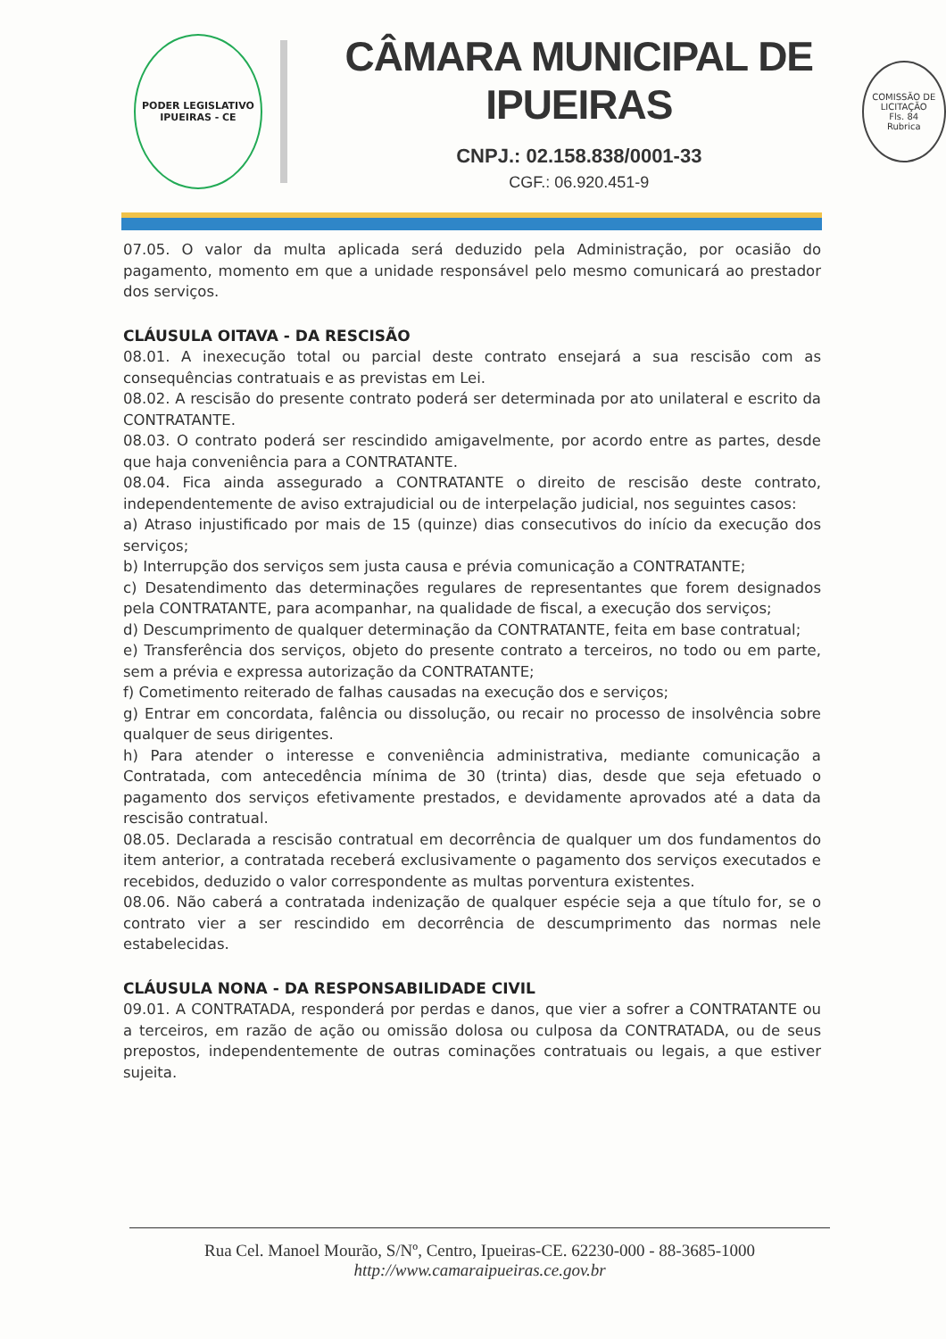PODER LEGISLATIVO
IPUEIRAS - CE
CÂMARA MUNICIPAL DE IPUEIRAS
CNPJ.: 02.158.838/0001-33
CGF.: 06.920.451-9
COMISSÃO DE LICITAÇÃO
Fls. 84
Rubrica
07.05. O valor da multa aplicada será deduzido pela Administração, por ocasião do pagamento, momento em que a unidade responsável pelo mesmo comunicará ao prestador dos serviços.
CLÁUSULA OITAVA - DA RESCISÃO
08.01. A inexecução total ou parcial deste contrato ensejará a sua rescisão com as consequências contratuais e as previstas em Lei.
08.02. A rescisão do presente contrato poderá ser determinada por ato unilateral e escrito da CONTRATANTE.
08.03. O contrato poderá ser rescindido amigavelmente, por acordo entre as partes, desde que haja conveniência para a CONTRATANTE.
08.04. Fica ainda assegurado a CONTRATANTE o direito de rescisão deste contrato, independentemente de aviso extrajudicial ou de interpelação judicial, nos seguintes casos:
a) Atraso injustificado por mais de 15 (quinze) dias consecutivos do início da execução dos serviços;
b) Interrupção dos serviços sem justa causa e prévia comunicação a CONTRATANTE;
c) Desatendimento das determinações regulares de representantes que forem designados pela CONTRATANTE, para acompanhar, na qualidade de fiscal, a execução dos serviços;
d) Descumprimento de qualquer determinação da CONTRATANTE, feita em base contratual;
e) Transferência dos serviços, objeto do presente contrato a terceiros, no todo ou em parte, sem a prévia e expressa autorização da CONTRATANTE;
f) Cometimento reiterado de falhas causadas na execução dos e serviços;
g) Entrar em concordata, falência ou dissolução, ou recair no processo de insolvência sobre qualquer de seus dirigentes.
h) Para atender o interesse e conveniência administrativa, mediante comunicação a Contratada, com antecedência mínima de 30 (trinta) dias, desde que seja efetuado o pagamento dos serviços efetivamente prestados, e devidamente aprovados até a data da rescisão contratual.
08.05. Declarada a rescisão contratual em decorrência de qualquer um dos fundamentos do item anterior, a contratada receberá exclusivamente o pagamento dos serviços executados e recebidos, deduzido o valor correspondente as multas porventura existentes.
08.06. Não caberá a contratada indenização de qualquer espécie seja a que título for, se o contrato vier a ser rescindido em decorrência de descumprimento das normas nele estabelecidas.
CLÁUSULA NONA - DA RESPONSABILIDADE CIVIL
09.01. A CONTRATADA, responderá por perdas e danos, que vier a sofrer a CONTRATANTE ou a terceiros, em razão de ação ou omissão dolosa ou culposa da CONTRATADA, ou de seus prepostos, independentemente de outras cominações contratuais ou legais, a que estiver sujeita.
Rua Cel. Manoel Mourão, S/Nº, Centro, Ipueiras-CE. 62230-000 - 88-3685-1000
http://www.camaraipueiras.ce.gov.br